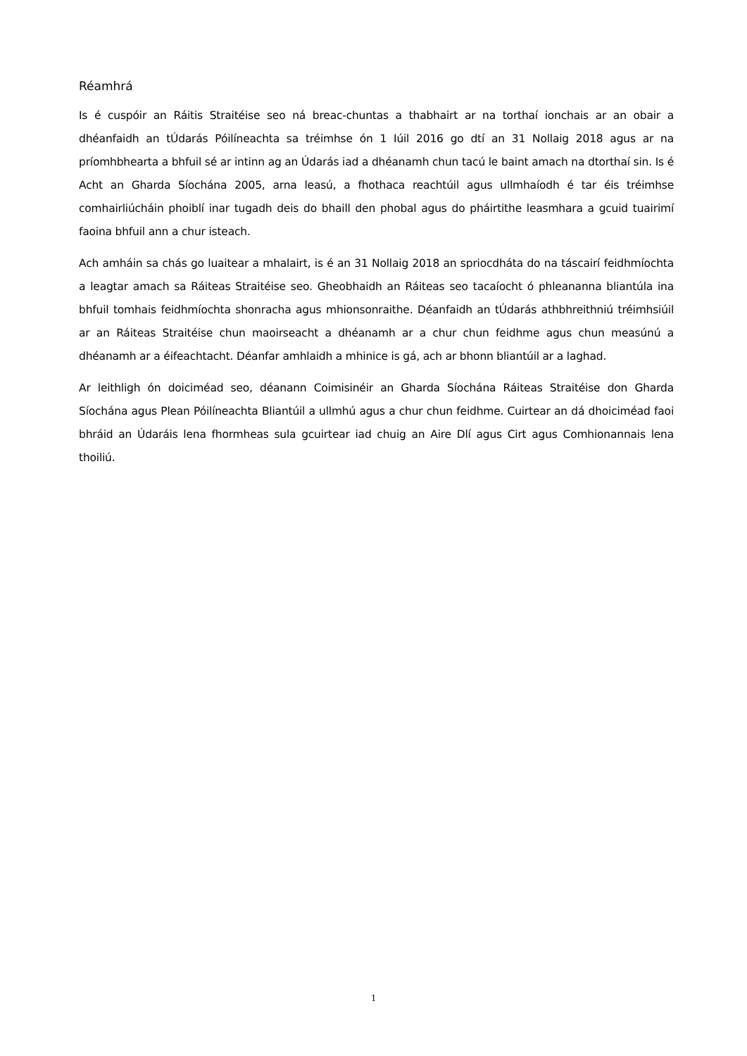Réamhrá
Is é cuspóir an Ráitis Straitéise seo ná breac-chuntas a thabhairt ar na torthaí ionchais ar an obair a dhéanfaidh an tÚdarás Póilíneachta sa tréimhse ón 1 Iúil 2016 go dtí an 31 Nollaig 2018 agus ar na príomhbhearta a bhfuil sé ar intinn ag an Údarás iad a dhéanamh chun tacú le baint amach na dtorthaí sin. Is é Acht an Gharda Síochána 2005, arna leasú, a fhothaca reachtúil agus ullmhaíodh é tar éis tréimhse comhairliúcháin phoiblí inar tugadh deis do bhaill den phobal agus do pháirtithe leasmhara a gcuid tuairimí faoina bhfuil ann a chur isteach.
Ach amháin sa chás go luaitear a mhalairt, is é an 31 Nollaig 2018 an spriocdháta do na táscairí feidhmíochta a leagtar amach sa Ráiteas Straitéise seo. Gheobhaidh an Ráiteas seo tacaíocht ó phleananna bliantúla ina bhfuil tomhais feidhmíochta shonracha agus mhionsonraithe. Déanfaidh an tÚdarás athbhreithniú tréimhsiúil ar an Ráiteas Straitéise chun maoirseacht a dhéanamh ar a chur chun feidhme agus chun measúnú a dhéanamh ar a éifeachtacht. Déanfar amhlaidh a mhinice is gá, ach ar bhonn bliantúil ar a laghad.
Ar leithligh ón doiciméad seo, déanann Coimisinéir an Gharda Síochána Ráiteas Straitéise don Gharda Síochána agus Plean Póilíneachta Bliantúil a ullmhú agus a chur chun feidhme. Cuirtear an dá dhoiciméad faoi bhráid an Údaráis lena fhormheas sula gcuirtear iad chuig an Aire Dlí agus Cirt agus Comhionannais lena thoiliú.
1